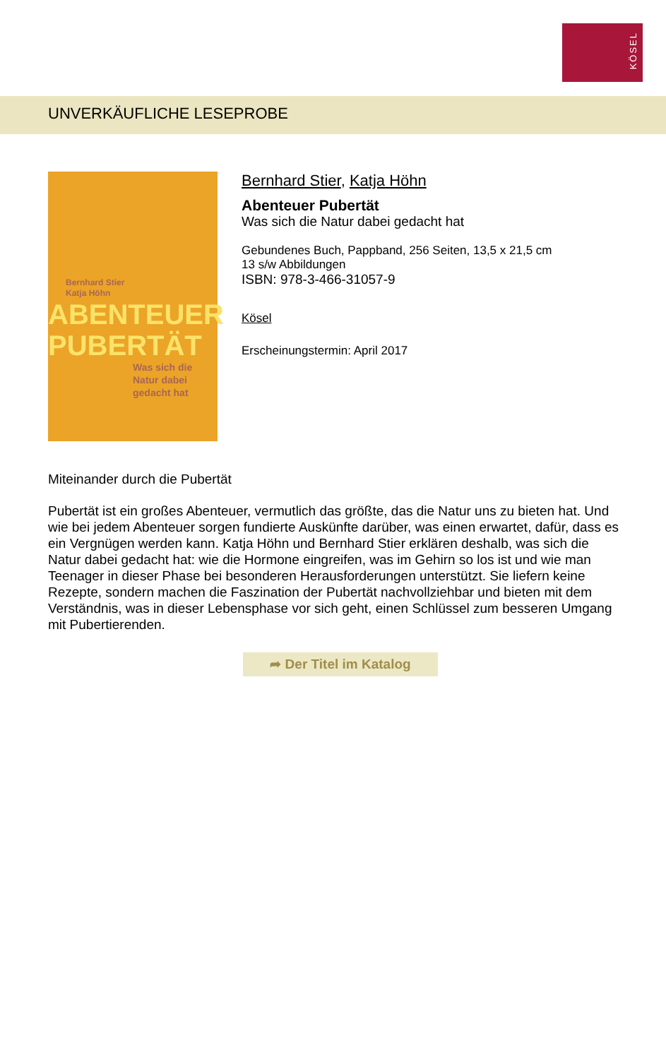KÖSEL
UNVERKÄUFLICHE LESEPROBE
Bernhard Stier
Katja Höhn
ABENTEUER
PUBERTÄT
Was sich die Natur dabei gedacht hat
Bernhard Stier, Katja Höhn
Abenteuer Pubertät
Was sich die Natur dabei gedacht hat
Gebundenes Buch, Pappband, 256 Seiten, 13,5 x 21,5 cm
13 s/w Abbildungen
ISBN: 978-3-466-31057-9
Kösel
Erscheinungstermin: April 2017
Miteinander durch die Pubertät
Pubertät ist ein großes Abenteuer, vermutlich das größte, das die Natur uns zu bieten hat. Und wie bei jedem Abenteuer sorgen fundierte Auskünfte darüber, was einen erwartet, dafür, dass es ein Vergnügen werden kann. Katja Höhn und Bernhard Stier erklären deshalb, was sich die Natur dabei gedacht hat: wie die Hormone eingreifen, was im Gehirn so los ist und wie man Teenager in dieser Phase bei besonderen Herausforderungen unterstützt. Sie liefern keine Rezepte, sondern machen die Faszination der Pubertät nachvollziehbar und bieten mit dem Verständnis, was in dieser Lebensphase vor sich geht, einen Schlüssel zum besseren Umgang mit Pubertierenden.
➦ Der Titel im Katalog